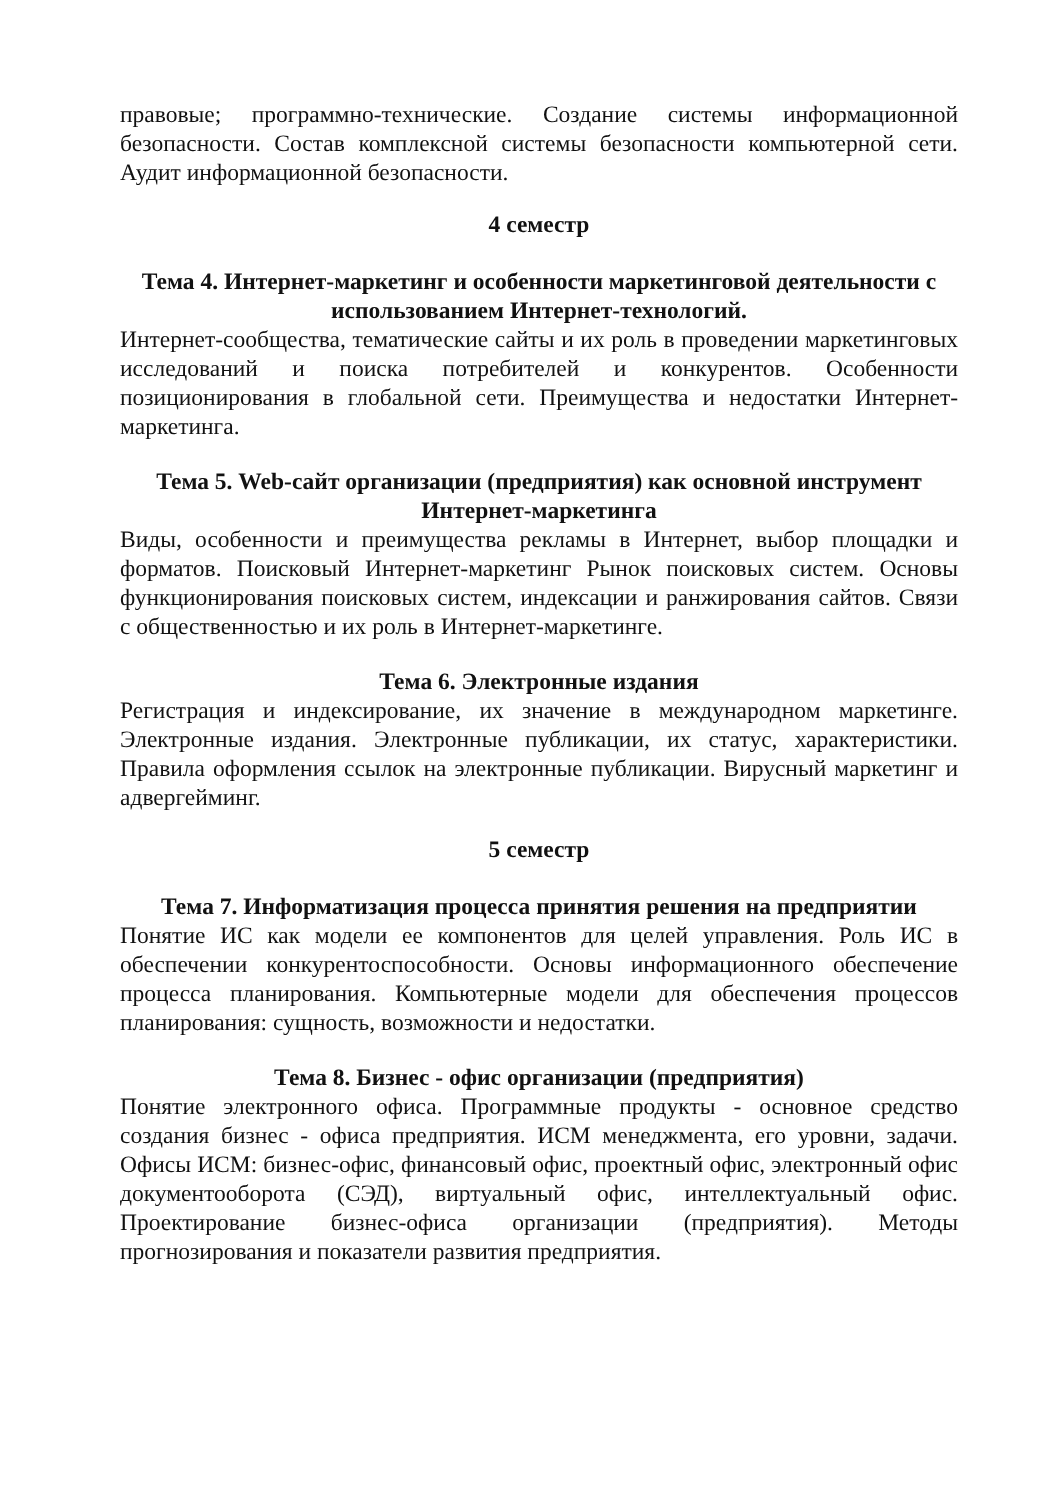правовые; программно-технические. Создание системы информационной безопасности. Состав комплексной системы безопасности компьютерной сети. Аудит информационной безопасности.
4 семестр
Тема 4. Интернет-маркетинг и особенности маркетинговой деятельности с использованием Интернет-технологий.
Интернет-сообщества, тематические сайты и их роль в проведении маркетинговых исследований и поиска потребителей и конкурентов. Особенности позиционирования в глобальной сети. Преимущества и недостатки Интернет-маркетинга.
Тема 5. Web-сайт организации (предприятия) как основной инструмент Интернет-маркетинга
Виды, особенности и преимущества рекламы в Интернет, выбор площадки и форматов. Поисковый Интернет-маркетинг Рынок поисковых систем. Основы функционирования поисковых систем, индексации и ранжирования сайтов. Связи с общественностью и их роль в Интернет-маркетинге.
Тема 6. Электронные издания
Регистрация и индексирование, их значение в международном маркетинге. Электронные издания. Электронные публикации, их статус, характеристики. Правила оформления ссылок на электронные публикации. Вирусный маркетинг и адвергейминг.
5 семестр
Тема 7. Информатизация процесса принятия решения на предприятии
Понятие ИС как модели ее компонентов для целей управления. Роль ИС в обеспечении конкурентоспособности. Основы информационного обеспечение процесса планирования. Компьютерные модели для обеспечения процессов планирования: сущность, возможности и недостатки.
Тема 8. Бизнес - офис организации (предприятия)
Понятие электронного офиса. Программные продукты - основное средство создания бизнес - офиса предприятия. ИСМ менеджмента, его уровни, задачи. Офисы ИСМ: бизнес-офис, финансовый офис, проектный офис, электронный офис документооборота (СЭД), виртуальный офис, интеллектуальный офис. Проектирование бизнес-офиса организации (предприятия). Методы прогнозирования и показатели развития предприятия.